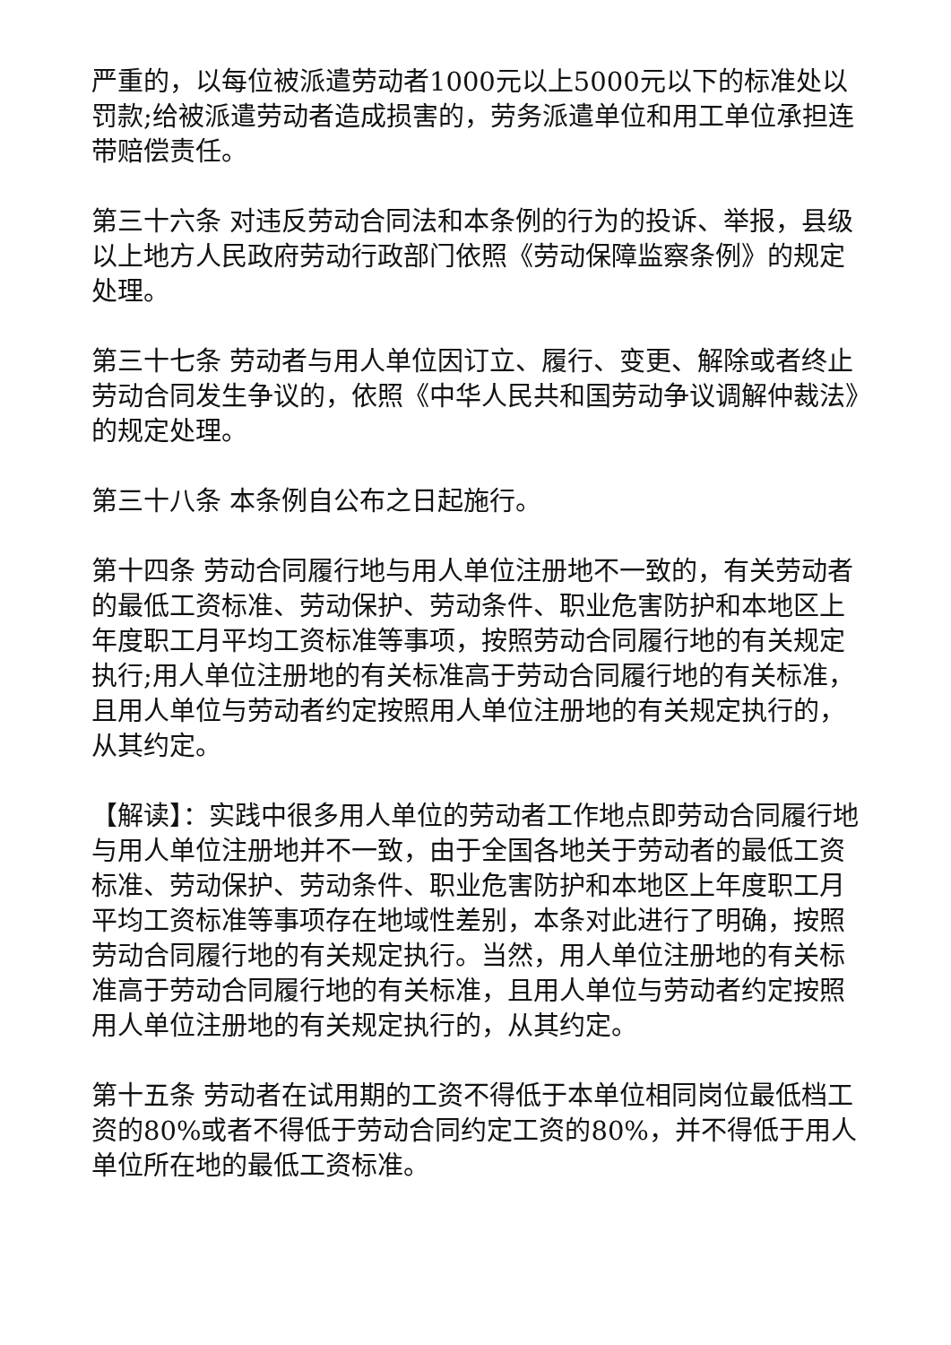严重的，以每位被派遣劳动者1000元以上5000元以下的标准处以罚款;给被派遣劳动者造成损害的，劳务派遣单位和用工单位承担连带赔偿责任。
第三十六条 对违反劳动合同法和本条例的行为的投诉、举报，县级以上地方人民政府劳动行政部门依照《劳动保障监察条例》的规定处理。
第三十七条 劳动者与用人单位因订立、履行、变更、解除或者终止劳动合同发生争议的，依照《中华人民共和国劳动争议调解仲裁法》的规定处理。
第三十八条 本条例自公布之日起施行。
第十四条 劳动合同履行地与用人单位注册地不一致的，有关劳动者的最低工资标准、劳动保护、劳动条件、职业危害防护和本地区上年度职工月平均工资标准等事项，按照劳动合同履行地的有关规定执行;用人单位注册地的有关标准高于劳动合同履行地的有关标准，且用人单位与劳动者约定按照用人单位注册地的有关规定执行的，从其约定。
【解读】：实践中很多用人单位的劳动者工作地点即劳动合同履行地与用人单位注册地并不一致，由于全国各地关于劳动者的最低工资标准、劳动保护、劳动条件、职业危害防护和本地区上年度职工月平均工资标准等事项存在地域性差别，本条对此进行了明确，按照劳动合同履行地的有关规定执行。当然，用人单位注册地的有关标准高于劳动合同履行地的有关标准，且用人单位与劳动者约定按照用人单位注册地的有关规定执行的，从其约定。
第十五条 劳动者在试用期的工资不得低于本单位相同岗位最低档工资的80%或者不得低于劳动合同约定工资的80%，并不得低于用人单位所在地的最低工资标准。